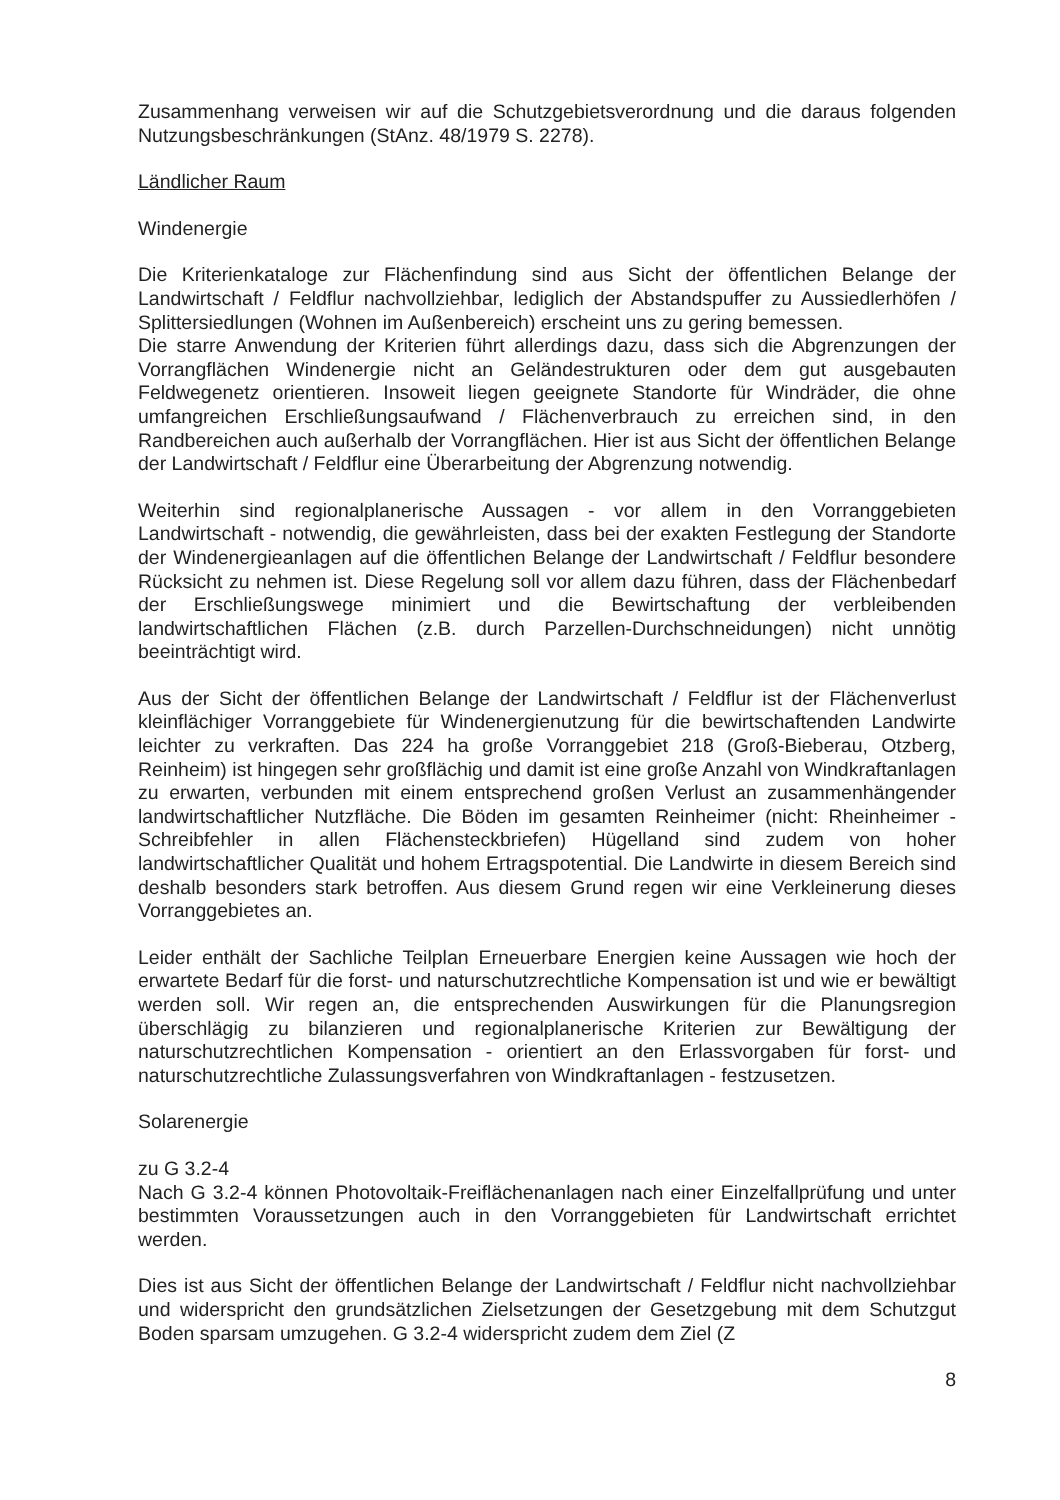Zusammenhang verweisen wir auf die Schutzgebietsverordnung und die daraus folgenden Nutzungsbeschränkungen (StAnz. 48/1979 S. 2278).
Ländlicher Raum
Windenergie
Die Kriterienkataloge zur Flächenfindung sind aus Sicht der öffentlichen Belange der Landwirtschaft / Feldflur nachvollziehbar, lediglich der Abstandspuffer zu Aussiedlerhöfen / Splittersiedlungen (Wohnen im Außenbereich) erscheint uns zu gering bemessen.
Die starre Anwendung der Kriterien führt allerdings dazu, dass sich die Abgrenzungen der Vorrangflächen Windenergie nicht an Geländestrukturen oder dem gut ausgebauten Feldwegenetz orientieren. Insoweit liegen geeignete Standorte für Windräder, die ohne umfangreichen Erschließungsaufwand / Flächenverbrauch zu erreichen sind, in den Randbereichen auch außerhalb der Vorrangflächen. Hier ist aus Sicht der öffentlichen Belange der Landwirtschaft / Feldflur eine Überarbeitung der Abgrenzung notwendig.
Weiterhin sind regionalplanerische Aussagen - vor allem in den Vorranggebieten Landwirtschaft - notwendig, die gewährleisten, dass bei der exakten Festlegung der Standorte der Windenergieanlagen auf die öffentlichen Belange der Landwirtschaft / Feldflur besondere Rücksicht zu nehmen ist. Diese Regelung soll vor allem dazu führen, dass der Flächenbedarf der Erschließungswege minimiert und die Bewirtschaftung der verbleibenden landwirtschaftlichen Flächen (z.B. durch Parzellen-Durchschneidungen) nicht unnötig beeinträchtigt wird.
Aus der Sicht der öffentlichen Belange der Landwirtschaft / Feldflur ist der Flächenverlust kleinflächiger Vorranggebiete für Windenergienutzung für die bewirtschaftenden Landwirte leichter zu verkraften. Das 224 ha große Vorranggebiet 218 (Groß-Bieberau, Otzberg, Reinheim) ist hingegen sehr großflächig und damit ist eine große Anzahl von Windkraftanlagen zu erwarten, verbunden mit einem entsprechend großen Verlust an zusammenhängender landwirtschaftlicher Nutzfläche. Die Böden im gesamten Reinheimer (nicht: Rheinheimer - Schreibfehler in allen Flächensteckbriefen) Hügelland sind zudem von hoher landwirtschaftlicher Qualität und hohem Ertragspotential. Die Landwirte in diesem Bereich sind deshalb besonders stark betroffen. Aus diesem Grund regen wir eine Verkleinerung dieses Vorranggebietes an.
Leider enthält der Sachliche Teilplan Erneuerbare Energien keine Aussagen wie hoch der erwartete Bedarf für die forst- und naturschutzrechtliche Kompensation ist und wie er bewältigt werden soll. Wir regen an, die entsprechenden Auswirkungen für die Planungsregion überschlägig zu bilanzieren und regionalplanerische Kriterien zur Bewältigung der naturschutzrechtlichen Kompensation - orientiert an den Erlassvorgaben für forst- und naturschutzrechtliche Zulassungsverfahren von Windkraftanlagen - festzusetzen.
Solarenergie
zu G 3.2-4
Nach G 3.2-4 können Photovoltaik-Freiflächenanlagen nach einer Einzelfallprüfung und unter bestimmten Voraussetzungen auch in den Vorranggebieten für Landwirtschaft errichtet werden.
Dies ist aus Sicht der öffentlichen Belange der Landwirtschaft / Feldflur nicht nachvollziehbar und widerspricht den grundsätzlichen Zielsetzungen der Gesetzgebung mit dem Schutzgut Boden sparsam umzugehen. G 3.2-4 widerspricht zudem dem Ziel (Z
8